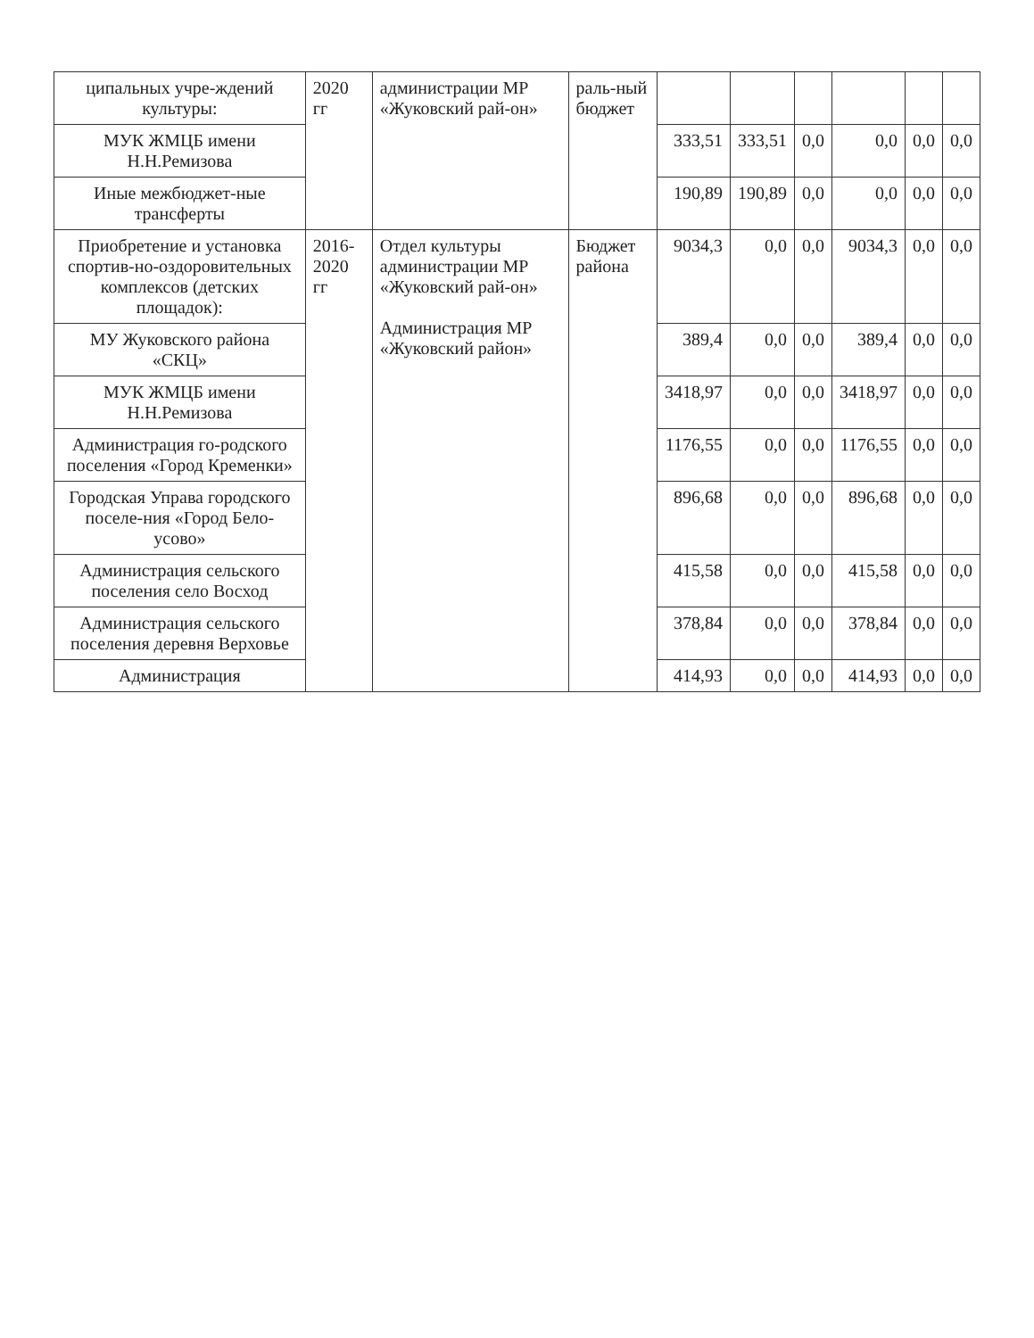| ципальных учре-ждений культуры: | 2020 гг | администрации МР «Жуковский рай-он» | раль-ный бюджет | | | | | | |
| МУК ЖМЦБ имени Н.Н.Ремизова | | | | 333,51 | 333,51 | 0,0 | 0,0 | 0,0 | 0,0 |
| Иные межбюджет-ные трансферты | | | | 190,89 | 190,89 | 0,0 | 0,0 | 0,0 | 0,0 |
| Приобретение и установка спортив-но-оздоровительных комплексов (детских площадок): | 2016-2020 гг | Отдел культуры администрации МР «Жуковский рай-он» Администрация МР «Жуковский район» | Бюджет района | 9034,3 | 0,0 | 0,0 | 9034,3 | 0,0 | 0,0 |
| МУ Жуковского района «СКЦ» | | | | 389,4 | 0,0 | 0,0 | 389,4 | 0,0 | 0,0 |
| МУК ЖМЦБ имени Н.Н.Ремизова | | | | 3418,97 | 0,0 | 0,0 | 3418,97 | 0,0 | 0,0 |
| Администрация го-родского поселения «Город Кременки» | | | | 1176,55 | 0,0 | 0,0 | 1176,55 | 0,0 | 0,0 |
| Городская Управа городского поселе-ния «Город Бело-усово» | | | | 896,68 | 0,0 | 0,0 | 896,68 | 0,0 | 0,0 |
| Администрация сельского поселения село Восход | | | | 415,58 | 0,0 | 0,0 | 415,58 | 0,0 | 0,0 |
| Администрация сельского поселения деревня Верховье | | | | 378,84 | 0,0 | 0,0 | 378,84 | 0,0 | 0,0 |
| Администрация | | | | 414,93 | 0,0 | 0,0 | 414,93 | 0,0 | 0,0 |